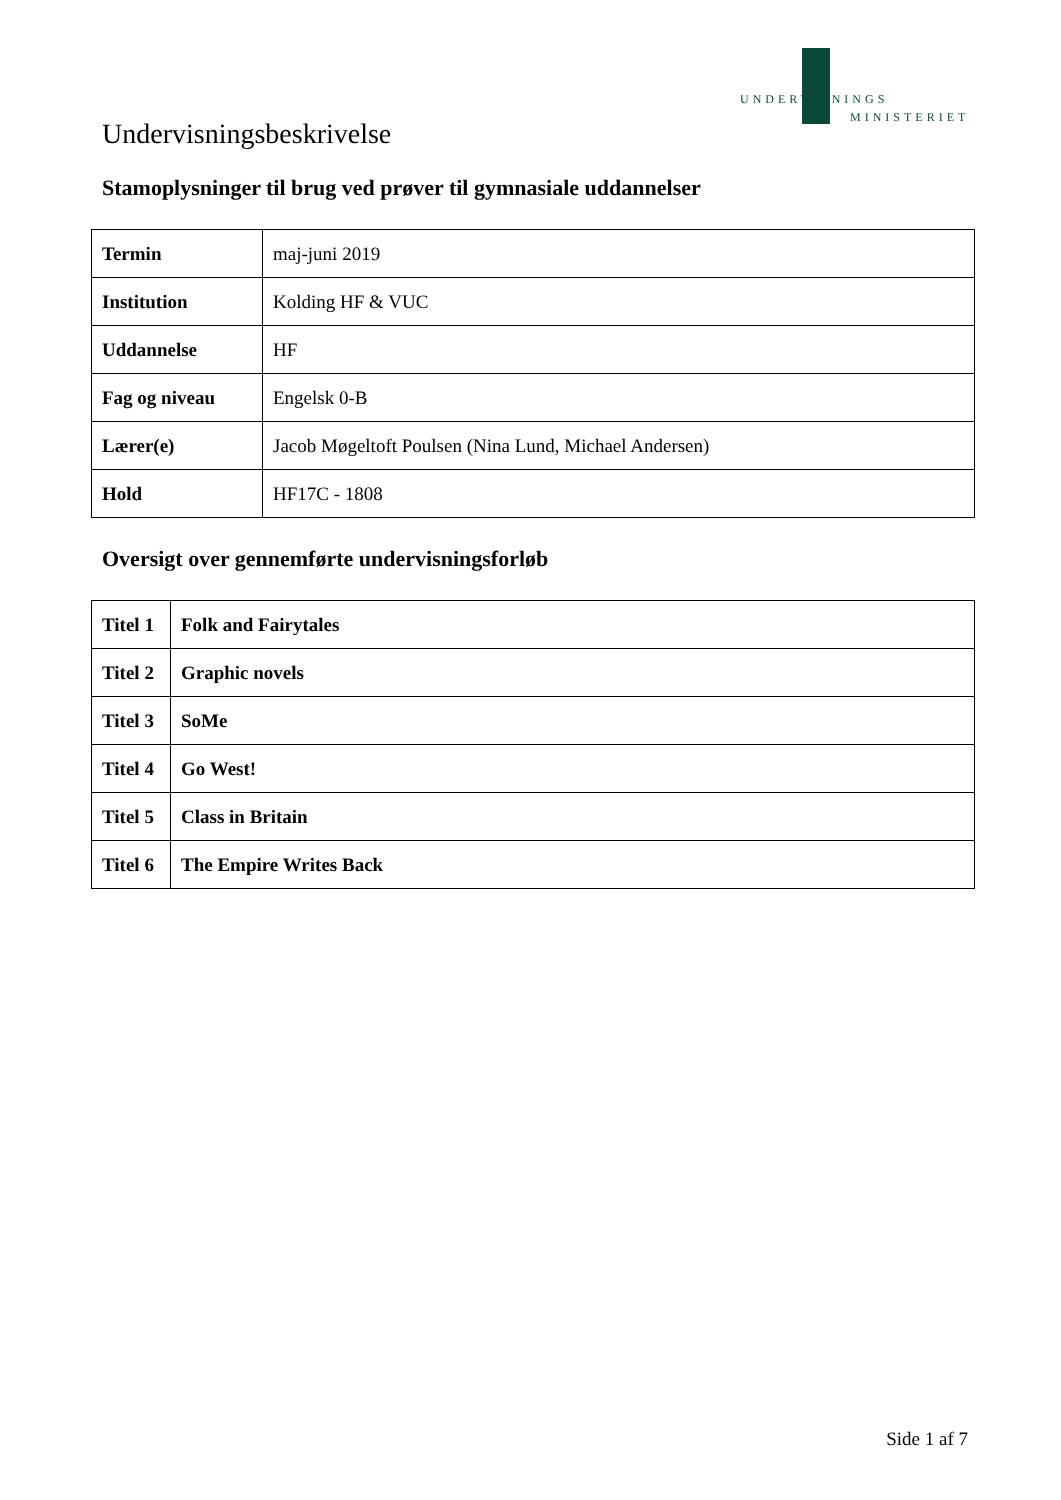UNDERVISNINGS
MINISTERIET
Undervisningsbeskrivelse
Stamoplysninger til brug ved prøver til gymnasiale uddannelser
| Termin | maj-juni 2019 |
| Institution | Kolding HF & VUC |
| Uddannelse | HF |
| Fag og niveau | Engelsk 0-B |
| Lærer(e) | Jacob Møgeltoft Poulsen (Nina Lund, Michael Andersen) |
| Hold | HF17C - 1808 |
Oversigt over gennemførte undervisningsforløb
| Titel 1 | Folk and Fairytales |
| Titel 2 | Graphic novels |
| Titel 3 | SoMe |
| Titel 4 | Go West! |
| Titel 5 | Class in Britain |
| Titel 6 | The Empire Writes Back |
Side 1 af 7